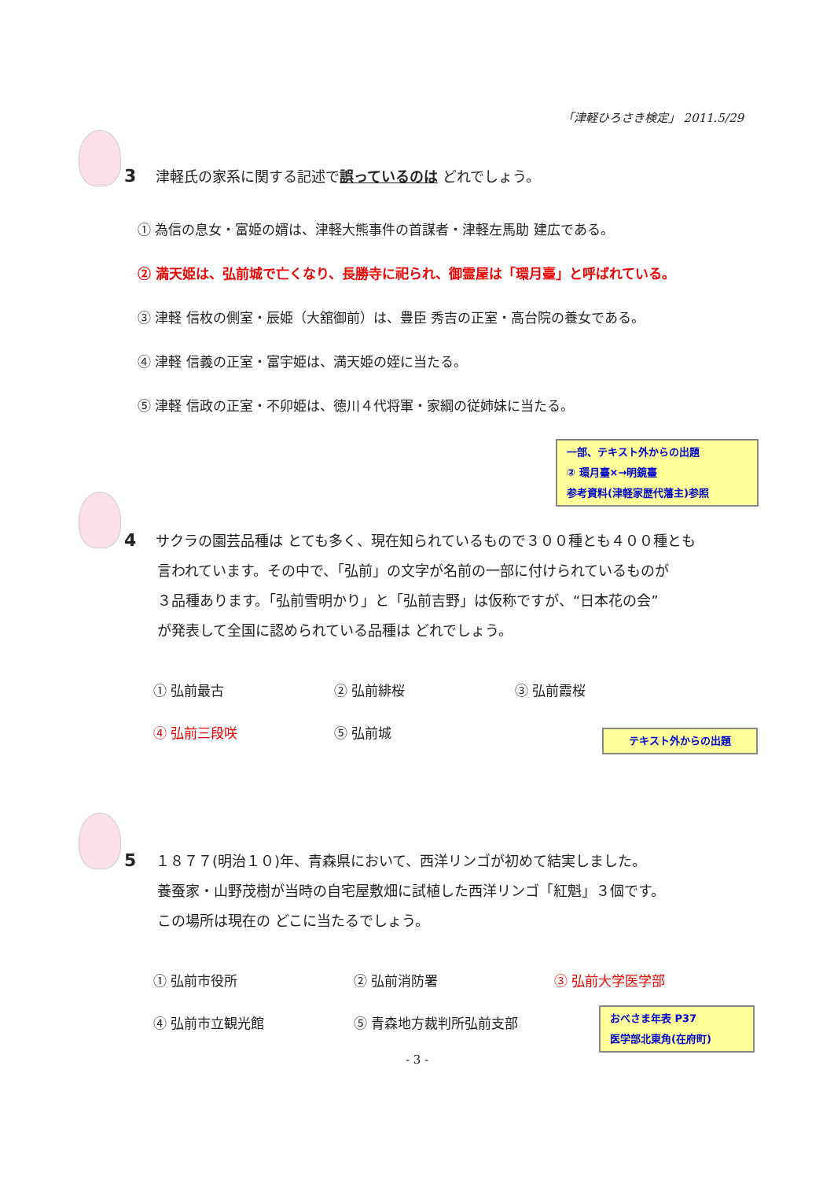「津軽ひろさき検定」 2011.5/29
3 津軽氏の家系に関する記述で誤っているのは どれでしょう。
① 為信の息女・富姫の婿は、津軽大熊事件の首謀者・津軽左馬助 建広である。
② 満天姫は、弘前城で亡くなり、長勝寺に祀られ、御霊屋は「環月臺」と呼ばれている。
③ 津軽 信枚の側室・辰姫（大舘御前）は、豊臣 秀吉の正室・高台院の養女である。
④ 津軽 信義の正室・富宇姫は、満天姫の姪に当たる。
⑤ 津軽 信政の正室・不卯姫は、徳川４代将軍・家綱の従姉妹に当たる。
一部、テキスト外からの出題
② 環月臺×→明鏡臺
参考資料(津軽家歴代藩主)参照
4 サクラの園芸品種は とても多く、現在知られているもので３００種とも４００種とも
言われています。その中で、「弘前」の文字が名前の一部に付けられているものが
３品種あります。「弘前雪明かり」と「弘前吉野」は仮称ですが、“日本花の会”
が発表して全国に認められている品種は どれでしょう。
① 弘前最古 ② 弘前緋桜 ③ 弘前霞桜
④ 弘前三段咲 ⑤ 弘前城
テキスト外からの出題
5 １８７７(明治１０)年、青森県において、西洋リンゴが初めて結実しました。
養蚕家・山野茂樹が当時の自宅屋敷畑に試植した西洋リンゴ「紅魁」３個です。
この場所は現在の どこに当たるでしょう。
① 弘前市役所 ② 弘前消防署 ③ 弘前大学医学部
④ 弘前市立観光館 ⑤ 青森地方裁判所弘前支部
おべさま年表 P37
医学部北東角(在府町)
- 3 -